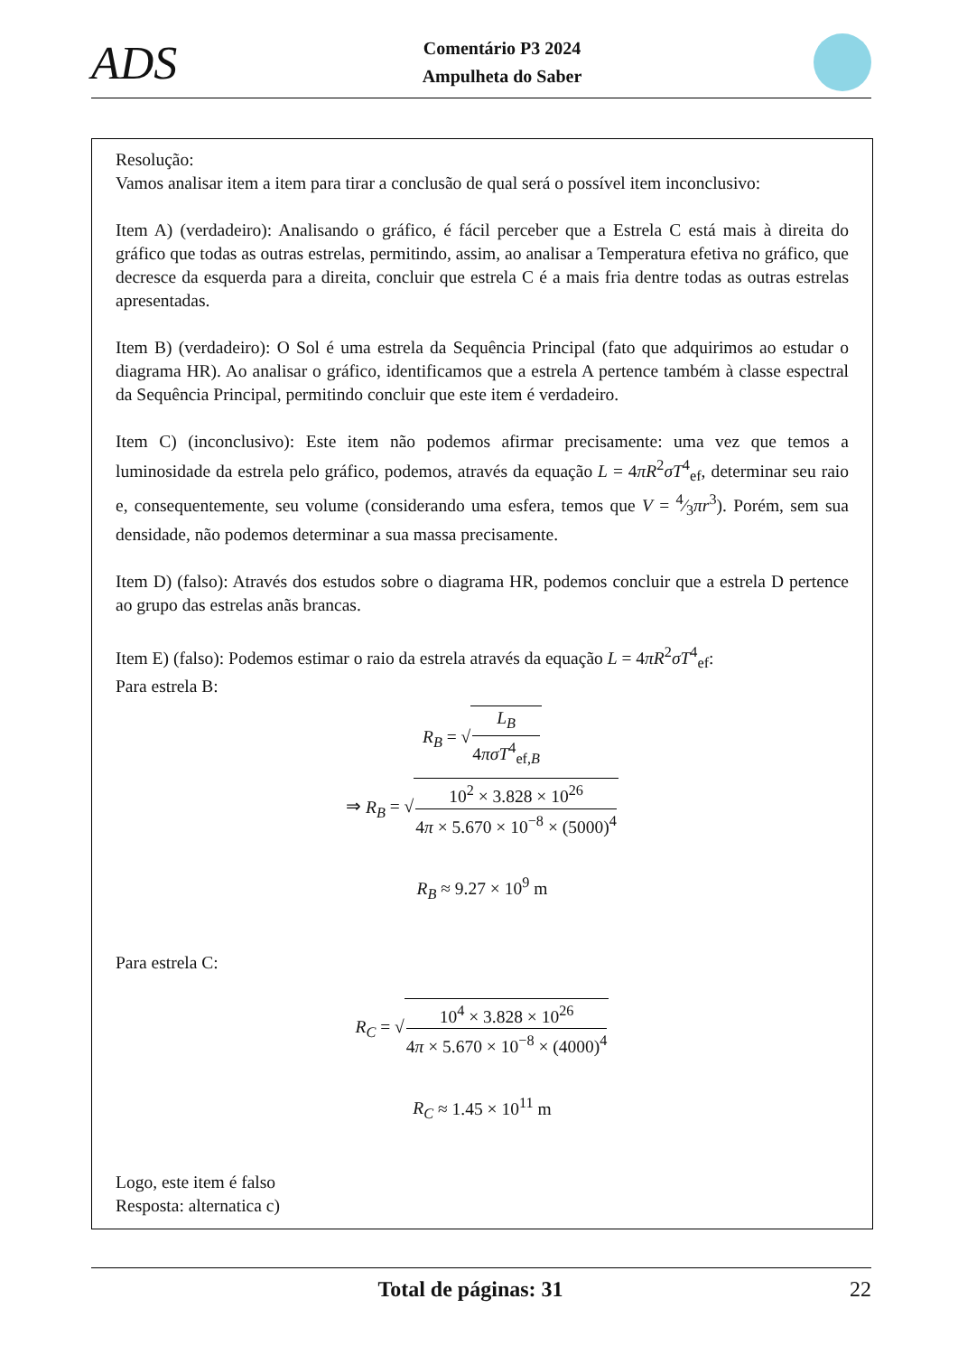ADS
Comentário P3 2024
Ampulheta do Saber
Resolução:
Vamos analisar item a item para tirar a conclusão de qual será o possível item inconclusivo:
Item A) (verdadeiro): Analisando o gráfico, é fácil perceber que a Estrela C está mais à direita do gráfico que todas as outras estrelas, permitindo, assim, ao analisar a Temperatura efetiva no gráfico, que decresce da esquerda para a direita, concluir que estrela C é a mais fria dentre todas as outras estrelas apresentadas.
Item B) (verdadeiro): O Sol é uma estrela da Sequência Principal (fato que adquirimos ao estudar o diagrama HR). Ao analisar o gráfico, identificamos que a estrela A pertence também à classe espectral da Sequência Principal, permitindo concluir que este item é verdadeiro.
Item C) (inconclusivo): Este item não podemos afirmar precisamente: uma vez que temos a luminosidade da estrela pelo gráfico, podemos, através da equação L = 4πR<sup>2</sup>σT<sup>4</sup><sub>ef</sub>, determinar seu raio e, consequentemente, seu volume (considerando uma esfera, temos que V = 4⁄3πr<sup>3</sup>). Porém, sem sua densidade, não podemos determinar a sua massa precisamente.
Item D) (falso): Através dos estudos sobre o diagrama HR, podemos concluir que a estrela D pertence ao grupo das estrelas anãs brancas.
Item E) (falso): Podemos estimar o raio da estrela através da equação L = 4πR<sup>2</sup>σT<sup>4</sup><sub>ef</sub>:
Para estrela B:
R<sub>B</sub> = √L<sub>B</sub> 4πσT<sup>4</sup><sub>ef,B</sub>
⇒ R<sub>B</sub> = √10<sup>2</sup> × 3.828 × 10<sup>26</sup> 4π × 5.670 × 10<sup>−8</sup> × (5000)<sup>4</sup>
R<sub>B</sub> ≈ 9.27 × 10<sup>9</sup> m
Para estrela C:
R<sub>C</sub> = √10<sup>4</sup> × 3.828 × 10<sup>26</sup> 4π × 5.670 × 10<sup>−8</sup> × (4000)<sup>4</sup>
R<sub>C</sub> ≈ 1.45 × 10<sup>11</sup> m
Logo, este item é falso
Resposta: alternatica c)
Total de páginas: 31 22